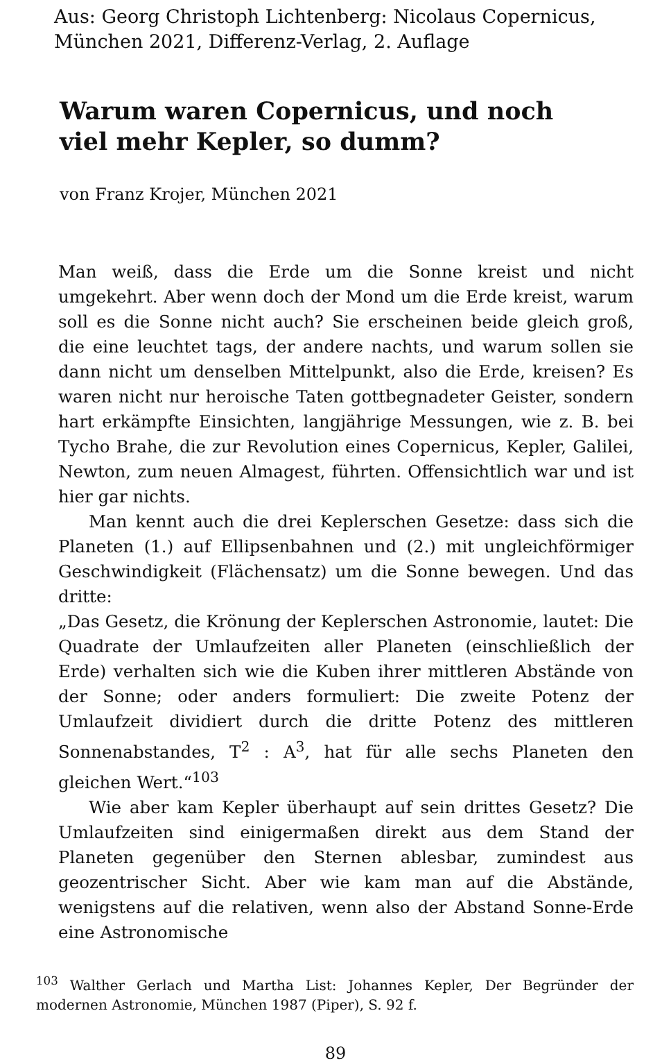Aus: Georg Christoph Lichtenberg: Nicolaus Copernicus,
München 2021, Differenz-Verlag, 2. Auflage
Warum waren Copernicus, und noch viel mehr Kepler, so dumm?
von Franz Krojer, München 2021
Man weiß, dass die Erde um die Sonne kreist und nicht umgekehrt. Aber wenn doch der Mond um die Erde kreist, warum soll es die Sonne nicht auch? Sie erscheinen beide gleich groß, die eine leuchtet tags, der andere nachts, und warum sollen sie dann nicht um denselben Mittelpunkt, also die Erde, kreisen? Es waren nicht nur heroische Taten gottbegnadeter Geister, sondern hart erkämpfte Einsichten, langjährige Messungen, wie z. B. bei Tycho Brahe, die zur Revolution eines Copernicus, Kepler, Galilei, Newton, zum neuen Almagest, führten. Offensichtlich war und ist hier gar nichts.
Man kennt auch die drei Keplerschen Gesetze: dass sich die Planeten (1.) auf Ellipsenbahnen und (2.) mit ungleichförmiger Geschwindigkeit (Flächensatz) um die Sonne bewegen. Und das dritte:
„Das Gesetz, die Krönung der Keplerschen Astronomie, lautet: Die Quadrate der Umlaufzeiten aller Planeten (einschließlich der Erde) verhalten sich wie die Kuben ihrer mittleren Abstände von der Sonne; oder anders formuliert: Die zweite Potenz der Umlaufzeit dividiert durch die dritte Potenz des mittleren Sonnenabstandes, T<sup>2</sup> : A<sup>3</sup>, hat für alle sechs Planeten den gleichen Wert.“<sup>103</sup>
Wie aber kam Kepler überhaupt auf sein drittes Gesetz? Die Umlaufzeiten sind einigermaßen direkt aus dem Stand der Planeten gegenüber den Sternen ablesbar, zumindest aus geozentrischer Sicht. Aber wie kam man auf die Abstände, wenigstens auf die relativen, wenn also der Abstand Sonne-Erde eine Astronomische
<sup>103</sup> Walther Gerlach und Martha List: Johannes Kepler, Der Begründer der modernen Astronomie, München 1987 (Piper), S. 92 f.
89